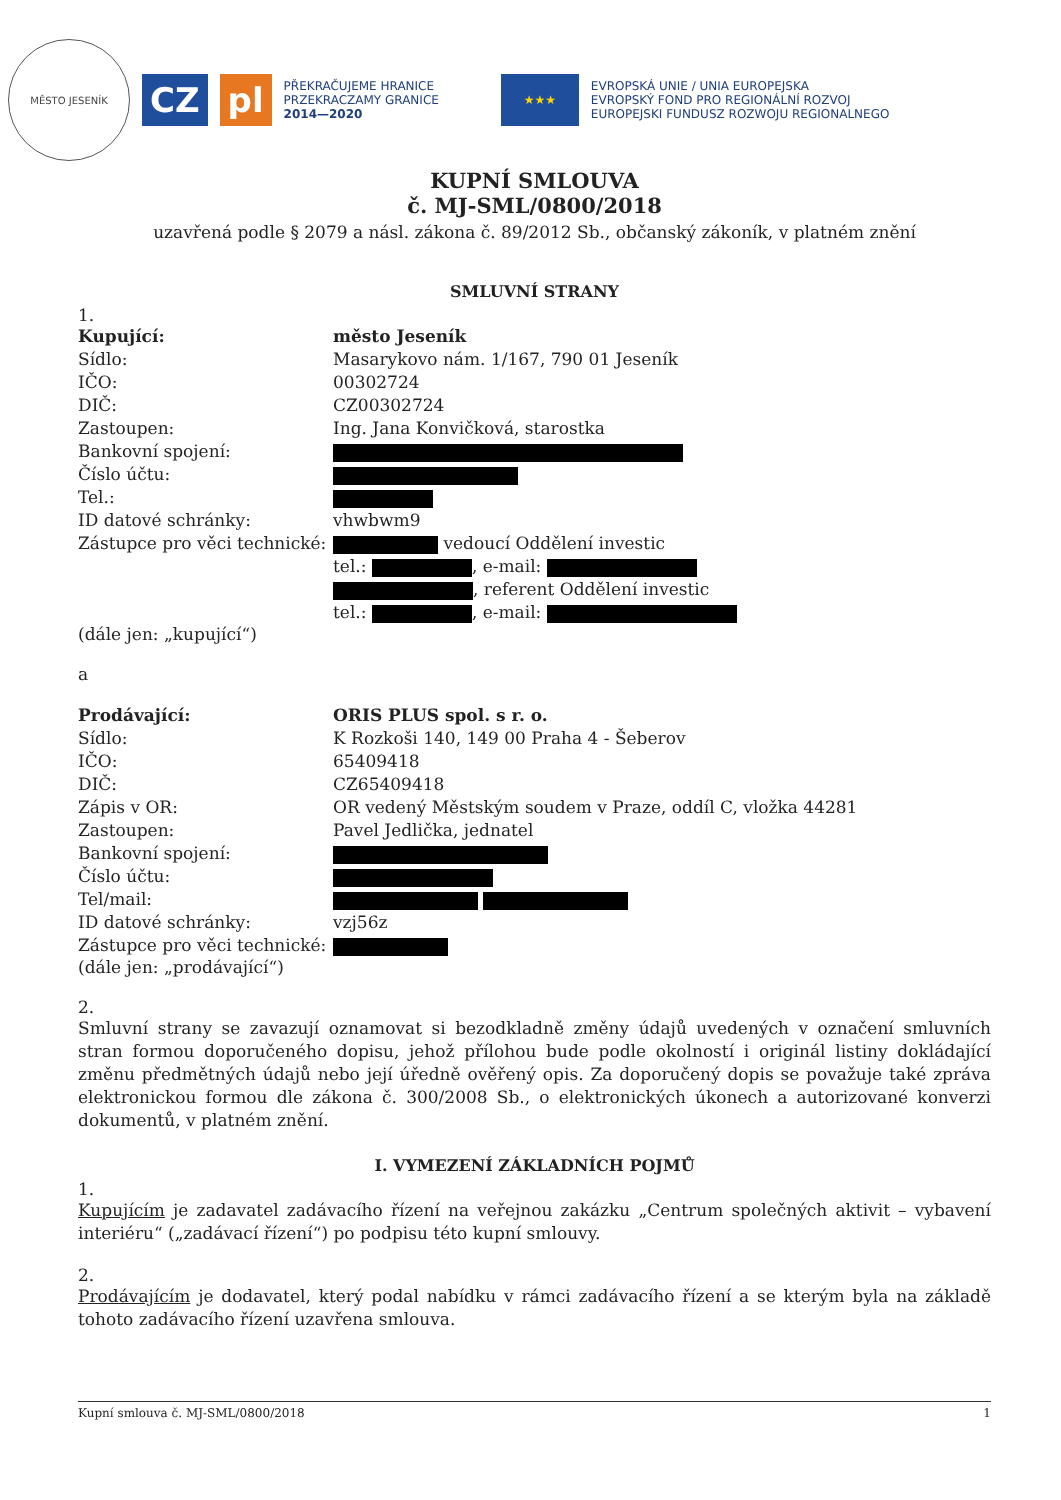MĚSTO JESENÍK
CZ pl
PŘEKRAČUJEME HRANICE
PRZEKRACZAMY GRANICE
2014—2020
★★★
EVROPSKÁ UNIE / UNIA EUROPEJSKA
EVROPSKÝ FOND PRO REGIONÁLNÍ ROZVOJ
EUROPEJSKI FUNDUSZ ROZWOJU REGIONALNEGO
KUPNÍ SMLOUVA
č. MJ-SML/0800/2018
uzavřená podle § 2079 a násl. zákona č. 89/2012 Sb., občanský zákoník, v platném znění
SMLUVNÍ STRANY
1.
Kupující: město Jeseník
Sídlo: Masarykovo nám. 1/167, 790 01 Jeseník
IČO: 00302724
DIČ: CZ00302724
Zastoupen: Ing. Jana Konvičková, starostka
Bankovní spojení:
Číslo účtu:
Tel.:
ID datové schránky: vhwbwm9
Zástupce pro věci technické:
vedoucí Oddělení investic
tel.: , e-mail:
, referent Oddělení investic
tel.: , e-mail:
(dále jen: „kupující“)
a
Prodávající: ORIS PLUS spol. s r. o.
Sídlo: K Rozkoši 140, 149 00 Praha 4 - Šeberov
IČO: 65409418
DIČ: CZ65409418
Zápis v OR: OR vedený Městským soudem v Praze, oddíl C, vložka 44281
Zastoupen: Pavel Jedlička, jednatel
Bankovní spojení:
Číslo účtu:
Tel/mail:
ID datové schránky: vzj56z
Zástupce pro věci technické:
(dále jen: „prodávající“)
2.
Smluvní strany se zavazují oznamovat si bezodkladně změny údajů uvedených v označení smluvních stran formou doporučeného dopisu, jehož přílohou bude podle okolností i originál listiny dokládající změnu předmětných údajů nebo její úředně ověřený opis. Za doporučený dopis se považuje také zpráva elektronickou formou dle zákona č. 300/2008 Sb., o elektronických úkonech a autorizované konverzi dokumentů, v platném znění.
I. VYMEZENÍ ZÁKLADNÍCH POJMŮ
1.
Kupujícím je zadavatel zadávacího řízení na veřejnou zakázku „Centrum společných aktivit – vybavení interiéru“ („zadávací řízení“) po podpisu této kupní smlouvy.
2.
Prodávajícím je dodavatel, který podal nabídku v rámci zadávacího řízení a se kterým byla na základě tohoto zadávacího řízení uzavřena smlouva.
Kupní smlouva č. MJ-SML/0800/2018 1